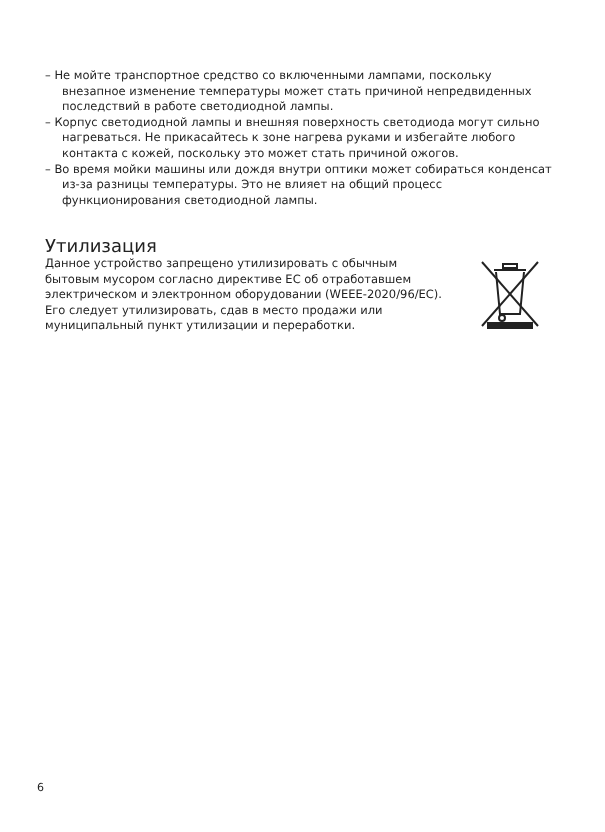– Не мойте транспортное средство со включенными лампами, поскольку внезапное изменение температуры может стать причиной непредвиденных последствий в работе светодиодной лампы.
– Корпус светодиодной лампы и внешняя поверхность светодиода могут сильно нагреваться. Не прикасайтесь к зоне нагрева руками и избегайте любого контакта с кожей, поскольку это может стать причиной ожогов.
– Во время мойки машины или дождя внутри оптики может собираться конденсат из-за разницы температуры. Это не влияет на общий процесс функционирования светодиодной лампы.
Утилизация
Данное устройство запрещено утилизировать с обычным бытовым мусором согласно директиве ЕС об отработавшем электрическом и электронном оборудовании (WEEE-2020/96/EC). Его следует утилизировать, сдав в место продажи или муниципальный пункт утилизации и переработки.
6